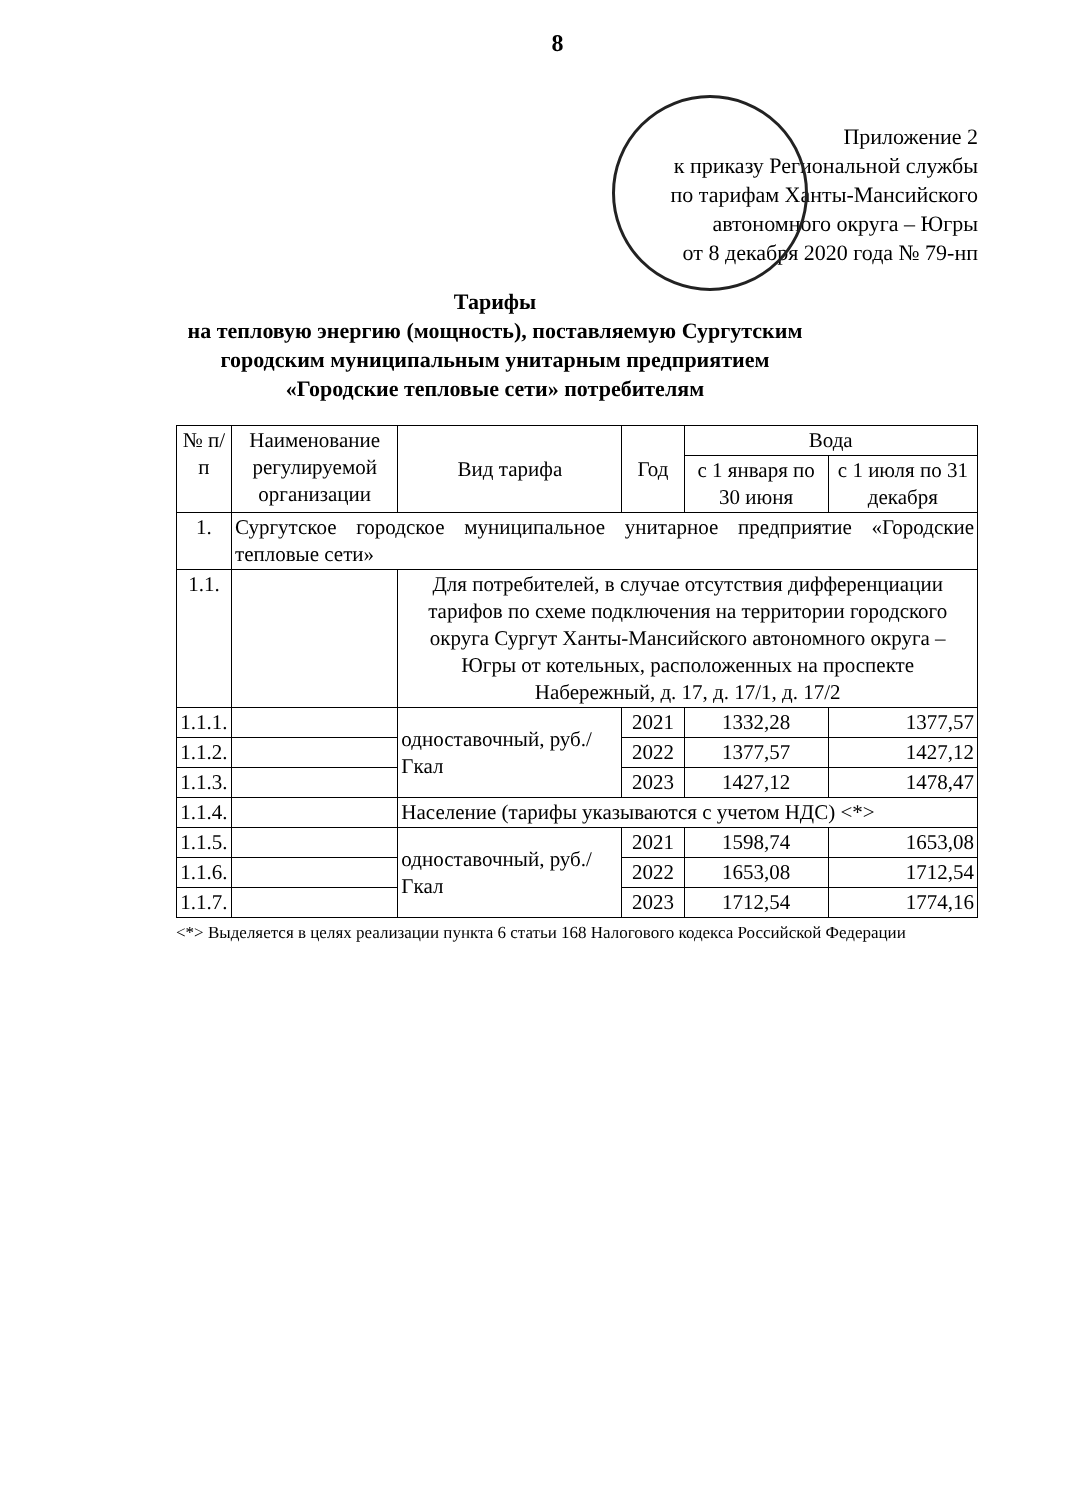8
Приложение 2
к приказу Региональной службы
по тарифам Ханты-Мансийского
автономного округа – Югры
от 8 декабря 2020 года № 79-нп
Тарифы
на тепловую энергию (мощность), поставляемую Сургутским городским муниципальным унитарным предприятием «Городские тепловые сети» потребителям
| № п/п | Наименование регулируемой организации | Вид тарифа | Год | Вода | |
| --- | --- | --- | --- | --- | --- |
| | | | | с 1 января по 30 июня | с 1 июля по 31 декабря |
| 1. | Сургутское городское муниципальное унитарное предприятие «Городские тепловые сети» | | | | |
| 1.1. | | Для потребителей, в случае отсутствия дифференциации тарифов по схеме подключения на территории городского округа Сургут Ханты-Мансийского автономного округа – Югры от котельных, расположенных на проспекте Набережный, д. 17, д. 17/1, д. 17/2 | | | |
| 1.1.1. | | одноставочный, руб./Гкал | 2021 | 1332,28 | 1377,57 |
| 1.1.2. | | | 2022 | 1377,57 | 1427,12 |
| 1.1.3. | | | 2023 | 1427,12 | 1478,47 |
| 1.1.4. | | Население (тарифы указываются с учетом НДС) <*> | | | |
| 1.1.5. | | одноставочный, руб./Гкал | 2021 | 1598,74 | 1653,08 |
| 1.1.6. | | | 2022 | 1653,08 | 1712,54 |
| 1.1.7. | | | 2023 | 1712,54 | 1774,16 |
<*> Выделяется в целях реализации пункта 6 статьи 168 Налогового кодекса Российской Федерации